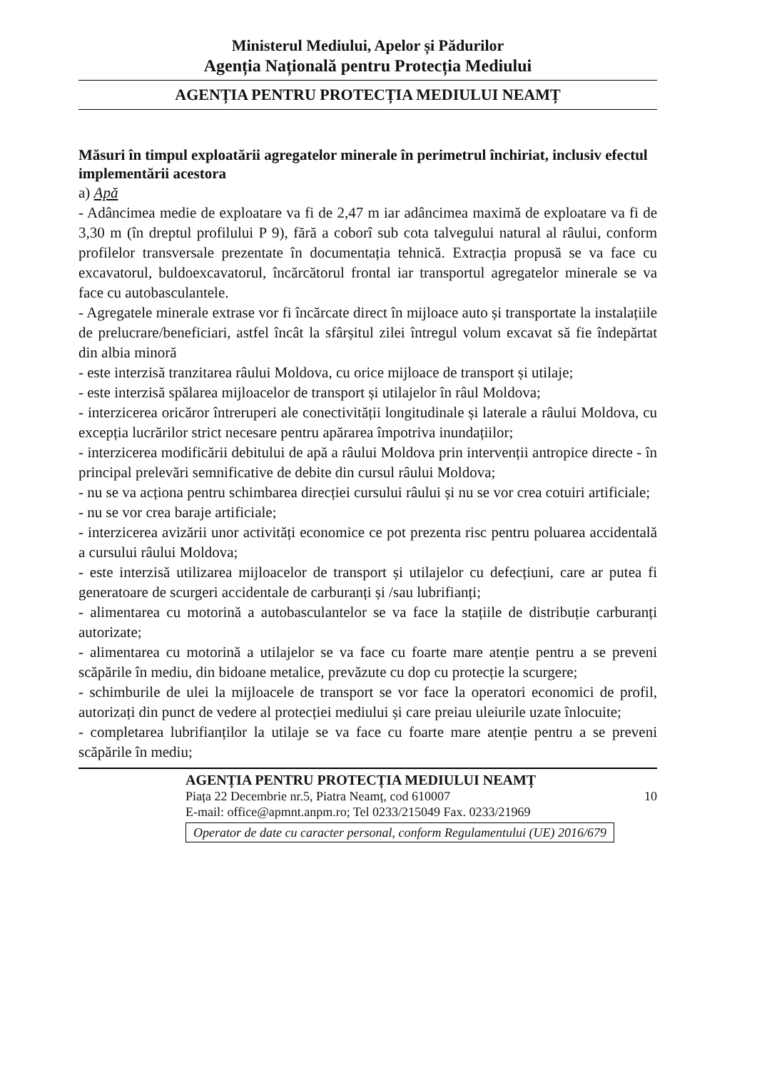Ministerul Mediului, Apelor și Pădurilor
Agenția Națională pentru Protecția Mediului
AGENȚIA PENTRU PROTECȚIA MEDIULUI NEAMȚ
Măsuri în timpul exploatării agregatelor minerale în perimetrul închiriat, inclusiv efectul implementării acestora
a) Apă
- Adâncimea medie de exploatare va fi de 2,47 m iar adâncimea maximă de exploatare va fi de 3,30 m (în dreptul profilului P 9), fără a coborî sub cota talvegului natural al râului, conform profilelor transversale prezentate în documentația tehnică. Extracția propusă se va face cu excavatorul, buldoexcavatorul, încărcătorul frontal iar transportul agregatelor minerale se va face cu autobasculantele.
- Agregatele minerale extrase vor fi încărcate direct în mijloace auto și transportate la instalațiile de prelucrare/beneficiari, astfel încât la sfârșitul zilei întregul volum excavat să fie îndepărtat din albia minoră
- este interzisă tranzitarea râului Moldova, cu orice mijloace de transport și utilaje;
- este interzisă spălarea mijloacelor de transport și utilajelor în râul Moldova;
- interzicerea oricăror întreruperi ale conectivității longitudinale și laterale a râului Moldova, cu excepția lucrărilor strict necesare pentru apărarea împotriva inundațiilor;
- interzicerea modificării debitului de apă a râului Moldova prin intervenții antropice directe - în principal prelevări semnificative de debite din cursul râului Moldova;
- nu se va acționa pentru schimbarea direcției cursului râului și nu se vor crea cotuiri artificiale;
- nu se vor crea baraje artificiale;
- interzicerea avizării unor activități economice ce pot prezenta risc pentru poluarea accidentală a cursului râului Moldova;
- este interzisă utilizarea mijloacelor de transport și utilajelor cu defecțiuni, care ar putea fi generatoare de scurgeri accidentale de carburanți și /sau lubrifianți;
- alimentarea cu motorină a autobasculantelor se va face la stațiile de distribuție carburanți autorizate;
- alimentarea cu motorină a utilajelor se va face cu foarte mare atenție pentru a se preveni scăpările în mediu, din bidoane metalice, prevăzute cu dop cu protecție la scurgere;
- schimburile de ulei la mijloacele de transport se vor face la operatori economici de profil, autorizați din punct de vedere al protecției mediului și care preiau uleiurile uzate înlocuite;
- completarea lubrifianților la utilaje se va face cu foarte mare atenție pentru a se preveni scăpările în mediu;
AGENȚIA PENTRU PROTECȚIA MEDIULUI NEAMȚ
Piața 22 Decembrie nr.5, Piatra Neamț, cod 610007 10
E-mail: office@apmnt.anpm.ro; Tel 0233/215049 Fax. 0233/21969
Operator de date cu caracter personal, conform Regulamentului (UE) 2016/679